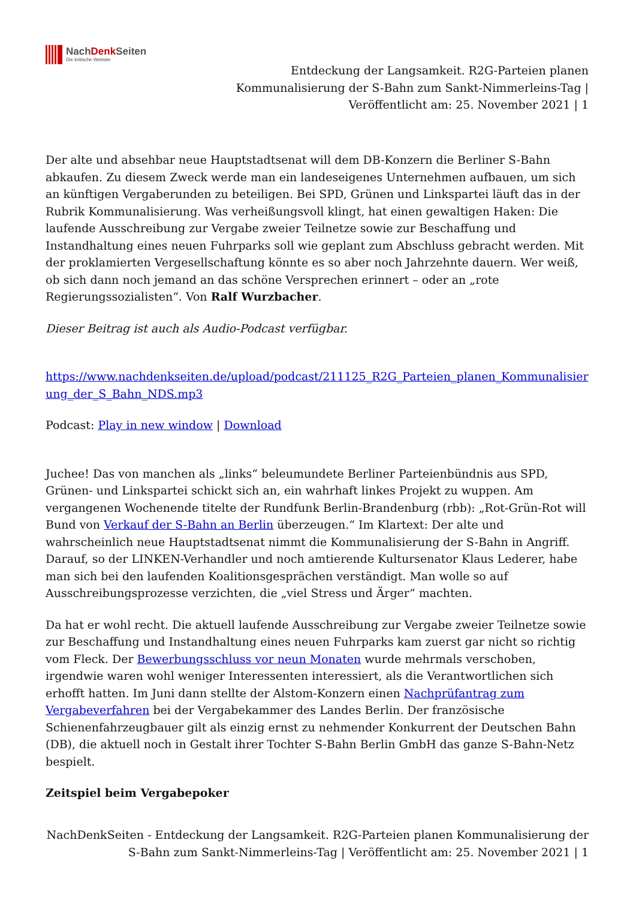NachDenk Seiten
Die kritische Website
Entdeckung der Langsamkeit. R2G-Parteien planen Kommunalisierung der S-Bahn zum Sankt-Nimmerleins-Tag | Veröffentlicht am: 25. November 2021 | 1
Der alte und absehbar neue Hauptstadtsenat will dem DB-Konzern die Berliner S-Bahn abkaufen. Zu diesem Zweck werde man ein landeseigenes Unternehmen aufbauen, um sich an künftigen Vergaberunden zu beteiligen. Bei SPD, Grünen und Linkspartei läuft das in der Rubrik Kommunalisierung. Was verheißungsvoll klingt, hat einen gewaltigen Haken: Die laufende Ausschreibung zur Vergabe zweier Teilnetze sowie zur Beschaffung und Instandhaltung eines neuen Fuhrparks soll wie geplant zum Abschluss gebracht werden. Mit der proklamierten Vergesellschaftung könnte es so aber noch Jahrzehnte dauern. Wer weiß, ob sich dann noch jemand an das schöne Versprechen erinnert – oder an „rote Regierungssozialisten“. Von Ralf Wurzbacher.
Dieser Beitrag ist auch als Audio-Podcast verfügbar.
https://www.nachdenkseiten.de/upload/podcast/211125_R2G_Parteien_planen_Kommunalisierung_der_S_Bahn_NDS.mp3
Podcast: Play in new window | Download
Juchee! Das von manchen als „links“ beleumundete Berliner Parteienbündnis aus SPD, Grünen- und Linkspartei schickt sich an, ein wahrhaft linkes Projekt zu wuppen. Am vergangenen Wochenende titelte der Rundfunk Berlin-Brandenburg (rbb): „Rot-Grün-Rot will Bund von Verkauf der S-Bahn an Berlin überzeugen.“ Im Klartext: Der alte und wahrscheinlich neue Hauptstadtsenat nimmt die Kommunalisierung der S-Bahn in Angriff. Darauf, so der LINKEN-Verhandler und noch amtierende Kultursenator Klaus Lederer, habe man sich bei den laufenden Koalitionsgesprächen verständigt. Man wolle so auf Ausschreibungsprozesse verzichten, die „viel Stress und Ärger“ machten.
Da hat er wohl recht. Die aktuell laufende Ausschreibung zur Vergabe zweier Teilnetze sowie zur Beschaffung und Instandhaltung eines neuen Fuhrparks kam zuerst gar nicht so richtig vom Fleck. Der Bewerbungsschluss vor neun Monaten wurde mehrmals verschoben, irgendwie waren wohl weniger Interessenten interessiert, als die Verantwortlichen sich erhofft hatten. Im Juni dann stellte der Alstom-Konzern einen Nachprüfantrag zum Vergabeverfahren bei der Vergabekammer des Landes Berlin. Der französische Schienenfahrzeugbauer gilt als einzig ernst zu nehmender Konkurrent der Deutschen Bahn (DB), die aktuell noch in Gestalt ihrer Tochter S-Bahn Berlin GmbH das ganze S-Bahn-Netz bespielt.
Zeitspiel beim Vergabepoker
NachDenkSeiten - Entdeckung der Langsamkeit. R2G-Parteien planen Kommunalisierung der S-Bahn zum Sankt-Nimmerleins-Tag | Veröffentlicht am: 25. November 2021 | 1